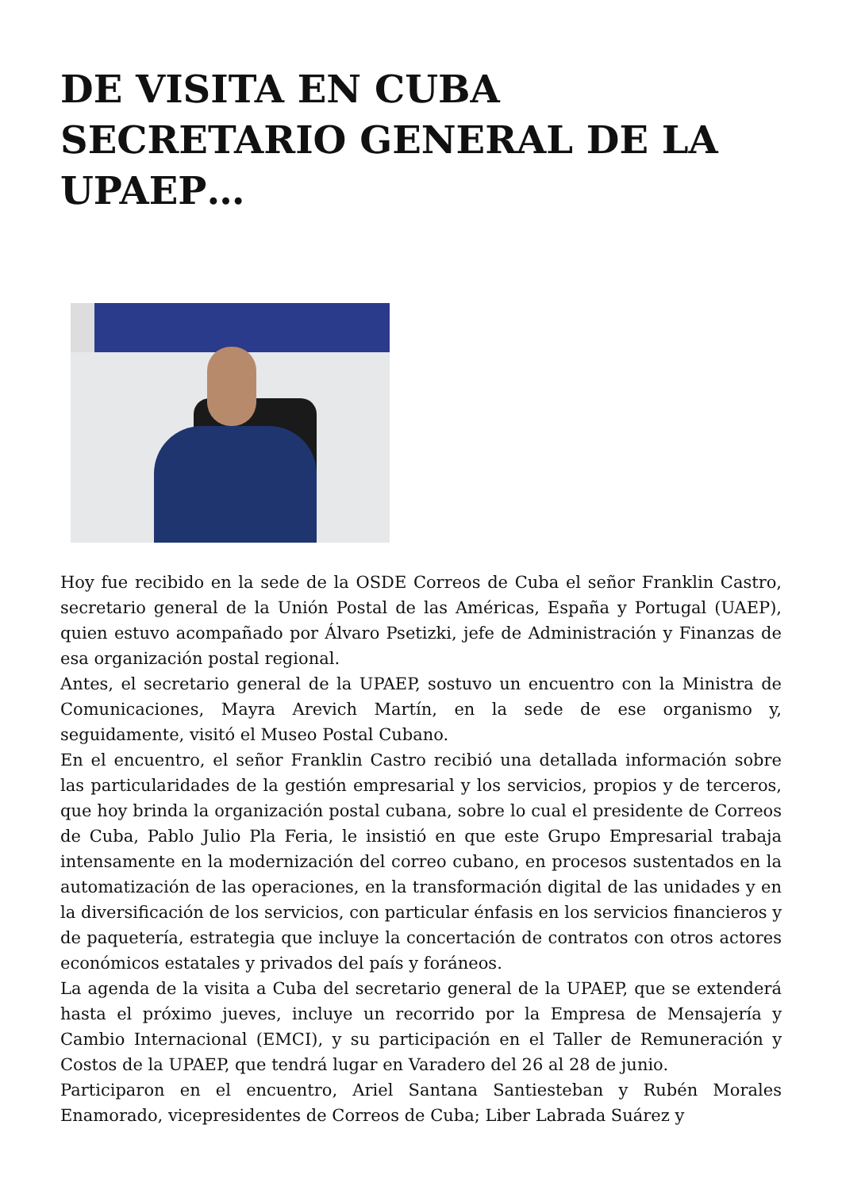DE VISITA EN CUBA SECRETARIO GENERAL DE LA UPAEP…
Hoy fue recibido en la sede de la OSDE Correos de Cuba el señor Franklin Castro, secretario general de la Unión Postal de las Américas, España y Portugal (UAEP), quien estuvo acompañado por Álvaro Psetizki, jefe de Administración y Finanzas de esa organización postal regional.
Antes, el secretario general de la UPAEP, sostuvo un encuentro con la Ministra de Comunicaciones, Mayra Arevich Martín, en la sede de ese organismo y, seguidamente, visitó el Museo Postal Cubano.
En el encuentro, el señor Franklin Castro recibió una detallada información sobre las particularidades de la gestión empresarial y los servicios, propios y de terceros, que hoy brinda la organización postal cubana, sobre lo cual el presidente de Correos de Cuba, Pablo Julio Pla Feria, le insistió en que este Grupo Empresarial trabaja intensamente en la modernización del correo cubano, en procesos sustentados en la automatización de las operaciones, en la transformación digital de las unidades y en la diversificación de los servicios, con particular énfasis en los servicios financieros y de paquetería, estrategia que incluye la concertación de contratos con otros actores económicos estatales y privados del país y foráneos.
La agenda de la visita a Cuba del secretario general de la UPAEP, que se extenderá hasta el próximo jueves, incluye un recorrido por la Empresa de Mensajería y Cambio Internacional (EMCI), y su participación en el Taller de Remuneración y Costos de la UPAEP, que tendrá lugar en Varadero del 26 al 28 de junio.
Participaron en el encuentro, Ariel Santana Santiesteban y Rubén Morales Enamorado, vicepresidentes de Correos de Cuba; Liber Labrada Suárez y